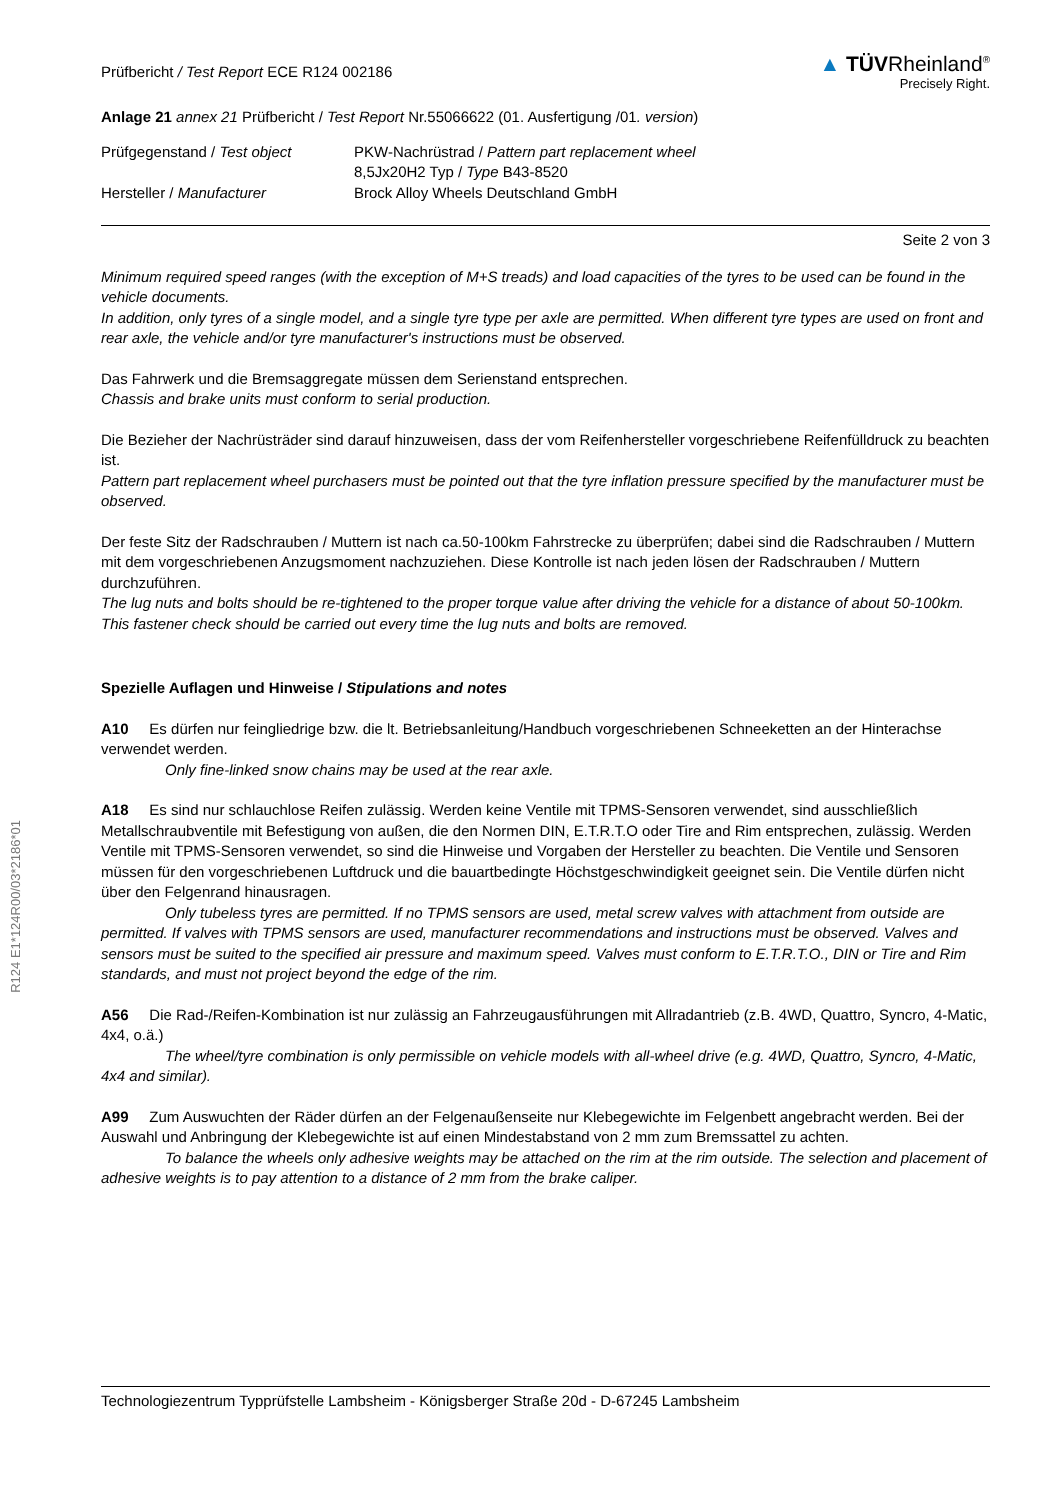R124 E1*124R00/03*2186*01
Prüfbericht / Test Report ECE R124 002186
▲ TÜVRheinland<sup>®</sup>
Precisely Right.
Anlage 21 annex 21 Prüfbericht / Test Report Nr.55066622 (01. Ausfertigung /01. version)
Prüfgegenstand / Test object PKW-Nachrüstrad / Pattern part replacement wheel
8,5Jx20H2 Typ / Type B43-8520
Hersteller / Manufacturer Brock Alloy Wheels Deutschland GmbH
Seite 2 von 3
Minimum required speed ranges (with the exception of M+S treads) and load capacities of the tyres to be used can be found in the vehicle documents.
In addition, only tyres of a single model, and a single tyre type per axle are permitted. When different tyre types are used on front and rear axle, the vehicle and/or tyre manufacturer's instructions must be observed.
Das Fahrwerk und die Bremsaggregate müssen dem Serienstand entsprechen.
Chassis and brake units must conform to serial production.
Die Bezieher der Nachrüsträder sind darauf hinzuweisen, dass der vom Reifenhersteller vorgeschriebene Reifenfülldruck zu beachten ist.
Pattern part replacement wheel purchasers must be pointed out that the tyre inflation pressure specified by the manufacturer must be observed.
Der feste Sitz der Radschrauben / Muttern ist nach ca.50-100km Fahrstrecke zu überprüfen; dabei sind die Radschrauben / Muttern mit dem vorgeschriebenen Anzugsmoment nachzuziehen. Diese Kontrolle ist nach jeden lösen der Radschrauben / Muttern durchzuführen.
The lug nuts and bolts should be re-tightened to the proper torque value after driving the vehicle for a distance of about 50-100km. This fastener check should be carried out every time the lug nuts and bolts are removed.
Spezielle Auflagen und Hinweise / Stipulations and notes
A10 Es dürfen nur feingliedrige bzw. die lt. Betriebsanleitung/Handbuch vorgeschriebenen Schneeketten an der Hinterachse verwendet werden.
Only fine-linked snow chains may be used at the rear axle.
A18 Es sind nur schlauchlose Reifen zulässig. Werden keine Ventile mit TPMS-Sensoren verwendet, sind ausschließlich Metallschraubventile mit Befestigung von außen, die den Normen DIN, E.T.R.T.O oder Tire and Rim entsprechen, zulässig. Werden Ventile mit TPMS-Sensoren verwendet, so sind die Hinweise und Vorgaben der Hersteller zu beachten. Die Ventile und Sensoren müssen für den vorgeschriebenen Luftdruck und die bauartbedingte Höchstgeschwindigkeit geeignet sein. Die Ventile dürfen nicht über den Felgenrand hinausragen.
Only tubeless tyres are permitted. If no TPMS sensors are used, metal screw valves with attachment from outside are permitted. If valves with TPMS sensors are used, manufacturer recommendations and instructions must be observed. Valves and sensors must be suited to the specified air pressure and maximum speed. Valves must conform to E.T.R.T.O., DIN or Tire and Rim standards, and must not project beyond the edge of the rim.
A56 Die Rad-/Reifen-Kombination ist nur zulässig an Fahrzeugausführungen mit Allradantrieb (z.B. 4WD, Quattro, Syncro, 4-Matic, 4x4, o.ä.)
The wheel/tyre combination is only permissible on vehicle models with all-wheel drive (e.g. 4WD, Quattro, Syncro, 4-Matic, 4x4 and similar).
A99 Zum Auswuchten der Räder dürfen an der Felgenaußenseite nur Klebegewichte im Felgenbett angebracht werden. Bei der Auswahl und Anbringung der Klebegewichte ist auf einen Mindestabstand von 2 mm zum Bremssattel zu achten.
To balance the wheels only adhesive weights may be attached on the rim at the rim outside. The selection and placement of adhesive weights is to pay attention to a distance of 2 mm from the brake caliper.
Technologiezentrum Typprüfstelle Lambsheim - Königsberger Straße 20d - D-67245 Lambsheim